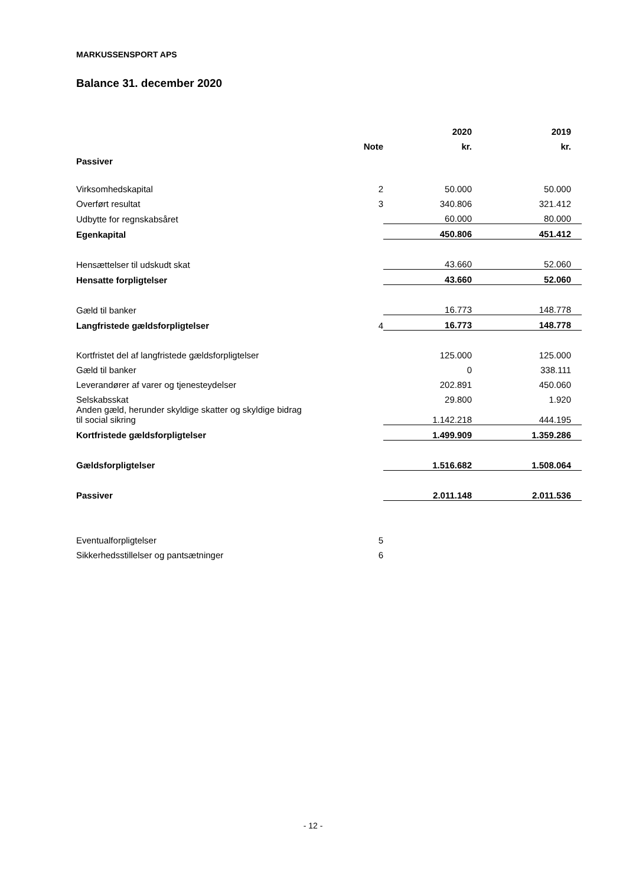MARKUSSENSPORT APS
Balance 31. december 2020
| | | | 2020 | | 2019 |
| --- | --- | --- | --- | --- | --- |
| | Note | | kr. | | kr. |
| Passiver | | | | | |
| Virksomhedskapital | 2 | | 50.000 | | 50.000 |
| Overført resultat | 3 | | 340.806 | | 321.412 |
| Udbytte for regnskabsåret | | | 60.000 | | 80.000 |
| Egenkapital | | | 450.806 | | 451.412 |
| Hensættelser til udskudt skat | | | 43.660 | | 52.060 |
| Hensatte forpligtelser | | | 43.660 | | 52.060 |
| Gæld til banker | | | 16.773 | | 148.778 |
| Langfristede gældsforpligtelser | 4 | | 16.773 | | 148.778 |
| Kortfristet del af langfristede gældsforpligtelser | | | 125.000 | | 125.000 |
| Gæld til banker | | | 0 | | 338.111 |
| Leverandører af varer og tjenesteydelser | | | 202.891 | | 450.060 |
| Selskabsskat | | | 29.800 | | 1.920 |
| Anden gæld, herunder skyldige skatter og skyldige bidrag til social sikring | | | 1.142.218 | | 444.195 |
| Kortfristede gældsforpligtelser | | | 1.499.909 | | 1.359.286 |
| Gældsforpligtelser | | | 1.516.682 | | 1.508.064 |
| Passiver | | | 2.011.148 | | 2.011.536 |
| Eventualforpligtelser | 5 | | | | |
| Sikkerhedsstillelser og pantsætninger | 6 | | | | |
- 12 -